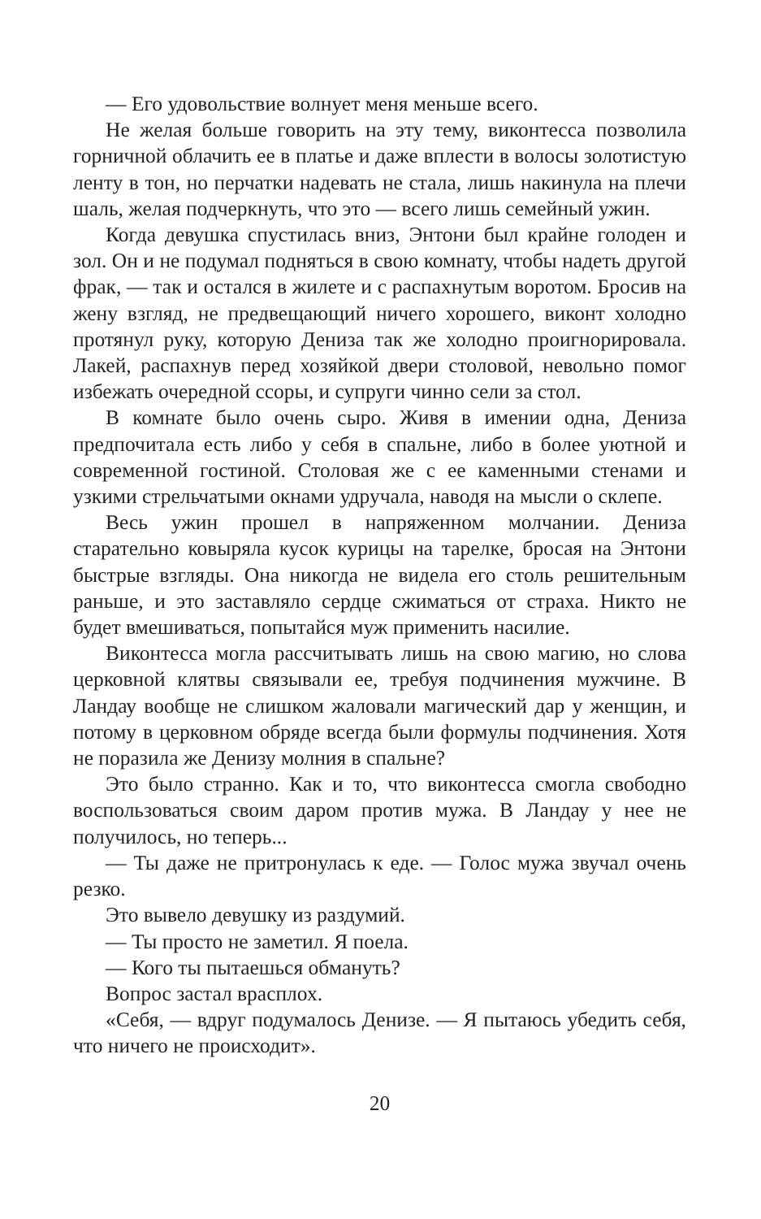— Его удовольствие волнует меня меньше всего.
Не желая больше говорить на эту тему, виконтесса позволила горничной облачить ее в платье и даже вплести в волосы золотистую ленту в тон, но перчатки надевать не стала, лишь накинула на плечи шаль, желая подчеркнуть, что это — всего лишь семейный ужин.
Когда девушка спустилась вниз, Энтони был крайне голоден и зол. Он и не подумал подняться в свою комнату, чтобы надеть другой фрак, — так и остался в жилете и с распахнутым воротом. Бросив на жену взгляд, не предвещающий ничего хорошего, виконт холодно протянул руку, которую Дениза так же холодно проигнорировала. Лакей, распахнув перед хозяйкой двери столовой, невольно помог избежать очередной ссоры, и супруги чинно сели за стол.
В комнате было очень сыро. Живя в имении одна, Дениза предпочитала есть либо у себя в спальне, либо в более уютной и современной гостиной. Столовая же с ее каменными стенами и узкими стрельчатыми окнами удручала, наводя на мысли о склепе.
Весь ужин прошел в напряженном молчании. Дениза старательно ковыряла кусок курицы на тарелке, бросая на Энтони быстрые взгляды. Она никогда не видела его столь решительным раньше, и это заставляло сердце сжиматься от страха. Никто не будет вмешиваться, попытайся муж применить насилие.
Виконтесса могла рассчитывать лишь на свою магию, но слова церковной клятвы связывали ее, требуя подчинения мужчине. В Ландау вообще не слишком жаловали магический дар у женщин, и потому в церковном обряде всегда были формулы подчинения. Хотя не поразила же Денизу молния в спальне?
Это было странно. Как и то, что виконтесса смогла свободно воспользоваться своим даром против мужа. В Ландау у нее не получилось, но теперь...
— Ты даже не притронулась к еде. — Голос мужа звучал очень резко.
Это вывело девушку из раздумий.
— Ты просто не заметил. Я поела.
— Кого ты пытаешься обмануть?
Вопрос застал врасплох.
«Себя, — вдруг подумалось Денизе. — Я пытаюсь убедить себя, что ничего не происходит».
20